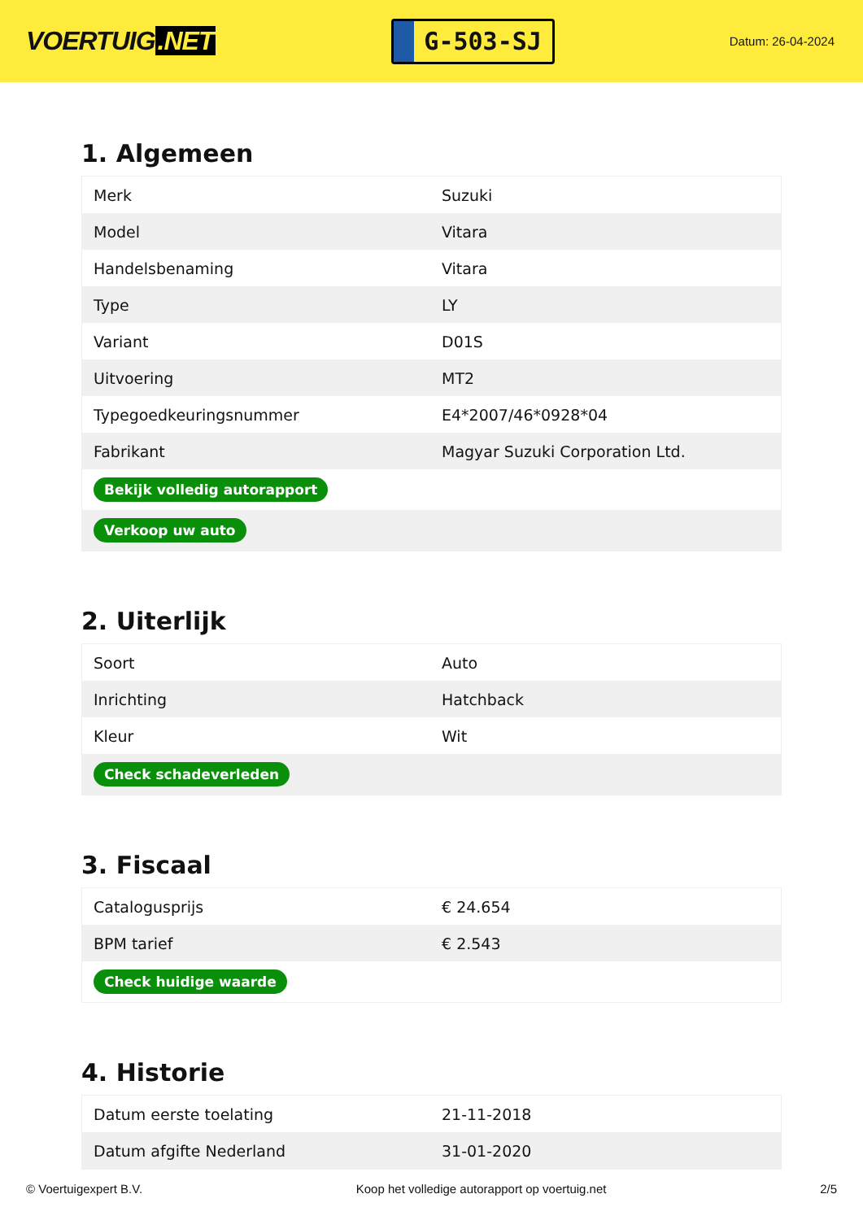VOERTUIG.NET
G-503-SJ
Datum: 26-04-2024
1. Algemeen
| Merk | Suzuki |
| Model | Vitara |
| Handelsbenaming | Vitara |
| Type | LY |
| Variant | D01S |
| Uitvoering | MT2 |
| Typegoedkeuringsnummer | E4*2007/46*0928*04 |
| Fabrikant | Magyar Suzuki Corporation Ltd. |
| Bekijk volledig autorapport | |
| Verkoop uw auto | |
2. Uiterlijk
| Soort | Auto |
| Inrichting | Hatchback |
| Kleur | Wit |
| Check schadeverleden | |
3. Fiscaal
| Catalogusprijs | € 24.654 |
| BPM tarief | € 2.543 |
| Check huidige waarde | |
4. Historie
| Datum eerste toelating | 21-11-2018 |
| Datum afgifte Nederland | 31-01-2020 |
© Voertuigexpert B.V. Koop het volledige autorapport op voertuig.net 2/5